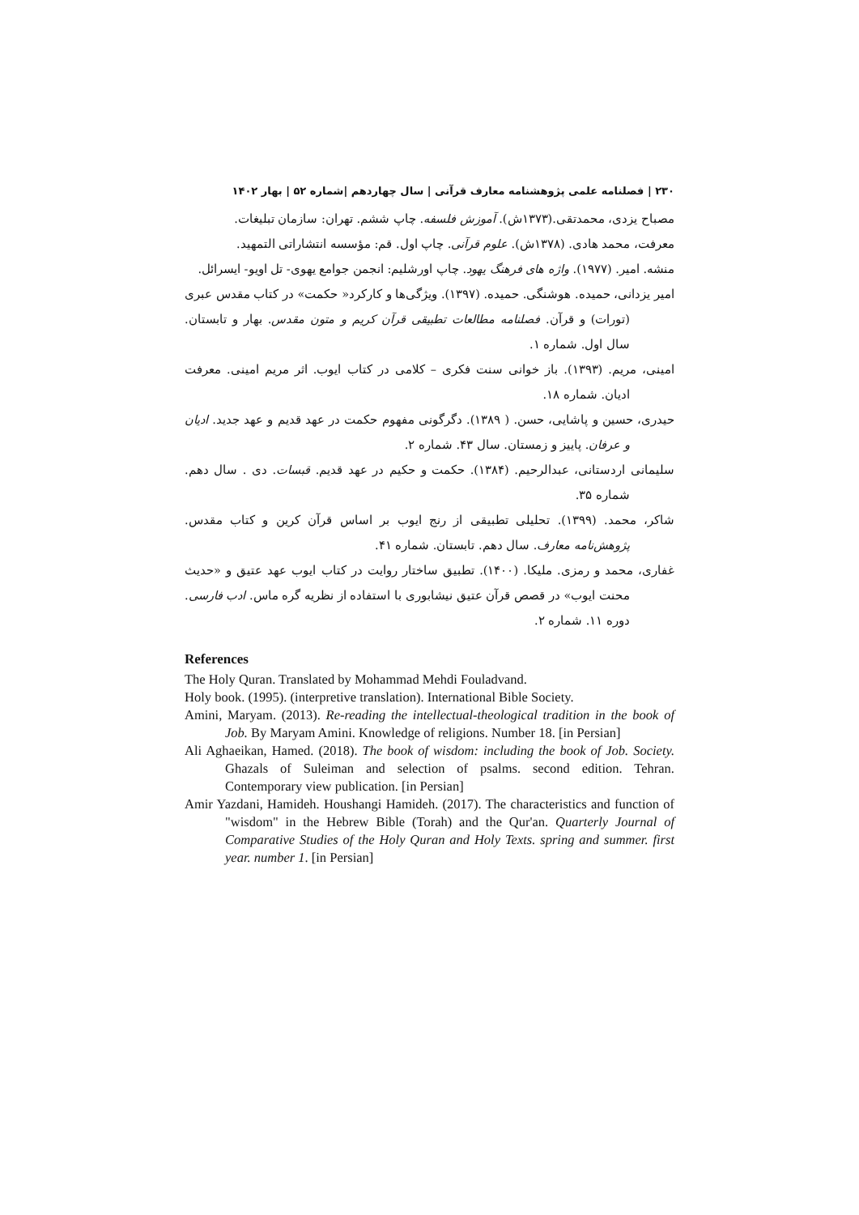۲۳۰ | فصلنامه علمی پژوهشنامه معارف قرآنی | سال چهاردهم |شماره ۵۲ | بهار ۱۴۰۲
مصباح یزدی، محمدتقی.(۱۳۷۳ش). آموزش فلسفه. چاپ ششم. تهران: سازمان تبلیغات.
معرفت، محمد هادی. (۱۳۷۸ش). علوم قرآنی. چاپ اول. قم: مؤسسه انتشاراتی التمهید.
منشه. امیر. (۱۹۷۷). واژه های فرهنگ یهود. چاپ اورشلیم: انجمن جوامع یهوی- تل اویو- ایسرائل.
امیر یزدانی، حمیده. هوشنگی. حمیده. (۱۳۹۷). ویژگی‌ها و کارکرد« حکمت» در کتاب مقدس عبری (تورات) و قرآن. فصلنامه مطالعات تطبیقی قرآن کریم و متون مقدس. بهار و تابستان. سال اول. شماره ۱.
امینی، مریم. (۱۳۹۳). باز خوانی سنت فکری – کلامی در کتاب ایوب. اثر مریم امینی. معرفت ادیان. شماره ۱۸.
حیدری، حسین و پاشایی، حسن. ( ۱۳۸۹). دگرگونی مفهوم حکمت در عهد قدیم و عهد جدید. ادیان و عرفان. پاییز و زمستان. سال ۴۳. شماره ۲.
سلیمانی اردستانی، عبدالرحیم. (۱۳۸۴). حکمت و حکیم در عهد قدیم. قبسات. دی . سال دهم. شماره ۳۵.
شاکر، محمد. (۱۳۹۹). تحلیلی تطبیقی از رنج ایوب بر اساس قرآن کرین و کتاب مقدس. پژوهش‌نامه معارف. سال دهم. تابستان. شماره ۴۱.
غفاری، محمد و رمزی. ملیکا. (۱۴۰۰). تطبیق ساختار روایت در کتاب ایوب عهد عتیق و «حدیث محنت ایوب» در قصص قرآن عتیق نیشابوری با استفاده از نظریه گره ماس. ادب فارسی. دوره ۱۱. شماره ۲.
References
The Holy Quran. Translated by Mohammad Mehdi Fouladvand.
Holy book. (1995). (interpretive translation). International Bible Society.
Amini, Maryam. (2013). Re-reading the intellectual-theological tradition in the book of Job. By Maryam Amini. Knowledge of religions. Number 18. [in Persian]
Ali Aghaeikan, Hamed. (2018). The book of wisdom: including the book of Job. Society. Ghazals of Suleiman and selection of psalms. second edition. Tehran. Contemporary view publication. [in Persian]
Amir Yazdani, Hamideh. Houshangi Hamideh. (2017). The characteristics and function of "wisdom" in the Hebrew Bible (Torah) and the Qur'an. Quarterly Journal of Comparative Studies of the Holy Quran and Holy Texts. spring and summer. first year. number 1. [in Persian]